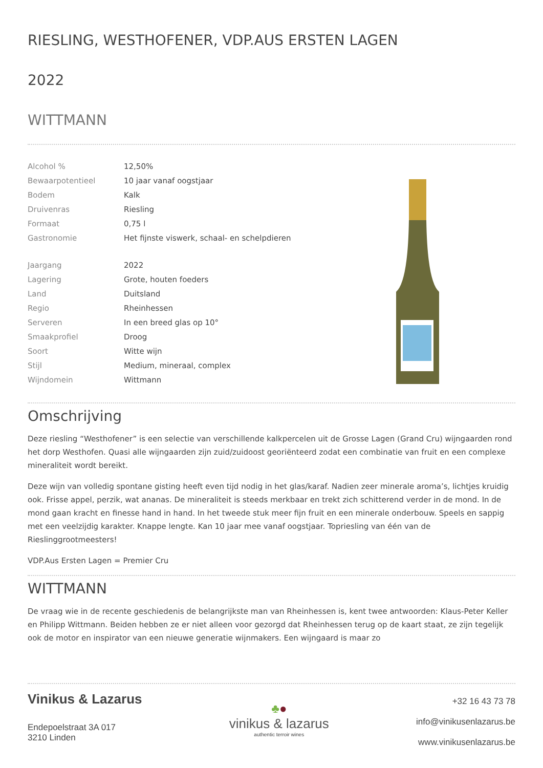RIESLING, WESTHOFENER, VDP.AUS ERSTEN LAGEN
2022
WITTMANN
| Alcohol % | 12,50% |
| Bewaarpotentieel | 10 jaar vanaf oogstjaar |
| Bodem | Kalk |
| Druivenras | Riesling |
| Formaat | 0,75 l |
| Gastronomie | Het fijnste viswerk, schaal- en schelpdieren |
| Jaargang | 2022 |
| Lagering | Grote, houten foeders |
| Land | Duitsland |
| Regio | Rheinhessen |
| Serveren | In een breed glas op 10° |
| Smaakprofiel | Droog |
| Soort | Witte wijn |
| Stijl | Medium, mineraal, complex |
| Wijndomein | Wittmann |
Omschrijving
Deze riesling “Westhofener” is een selectie van verschillende kalkpercelen uit de Grosse Lagen (Grand Cru) wijngaarden rond het dorp Westhofen. Quasi alle wijngaarden zijn zuid/zuidoost georiënteerd zodat een combinatie van fruit en een complexe mineraliteit wordt bereikt.
Deze wijn van volledig spontane gisting heeft even tijd nodig in het glas/karaf. Nadien zeer minerale aroma’s, lichtjes kruidig ook. Frisse appel, perzik, wat ananas. De mineraliteit is steeds merkbaar en trekt zich schitterend verder in de mond. In de mond gaan kracht en finesse hand in hand. In het tweede stuk meer fijn fruit en een minerale onderbouw. Speels en sappig met een veelzijdig karakter. Knappe lengte. Kan 10 jaar mee vanaf oogstjaar. Topriesling van één van de Rieslinggrootmeesters!
VDP.Aus Ersten Lagen = Premier Cru
WITTMANN
De vraag wie in de recente geschiedenis de belangrijkste man van Rheinhessen is, kent twee antwoorden: Klaus-Peter Keller en Philipp Wittmann. Beiden hebben ze er niet alleen voor gezorgd dat Rheinhessen terug op de kaart staat, ze zijn tegelijk ook de motor en inspirator van een nieuwe generatie wijnmakers. Een wijngaard is maar zo
Vinikus & Lazarus
Endepoelstraat 3A 017
3210 Linden
♣●
vinikus & lazarus
authentic terroir wines
+32 16 43 73 78
info@vinikusenlazarus.be
www.vinikusenlazarus.be